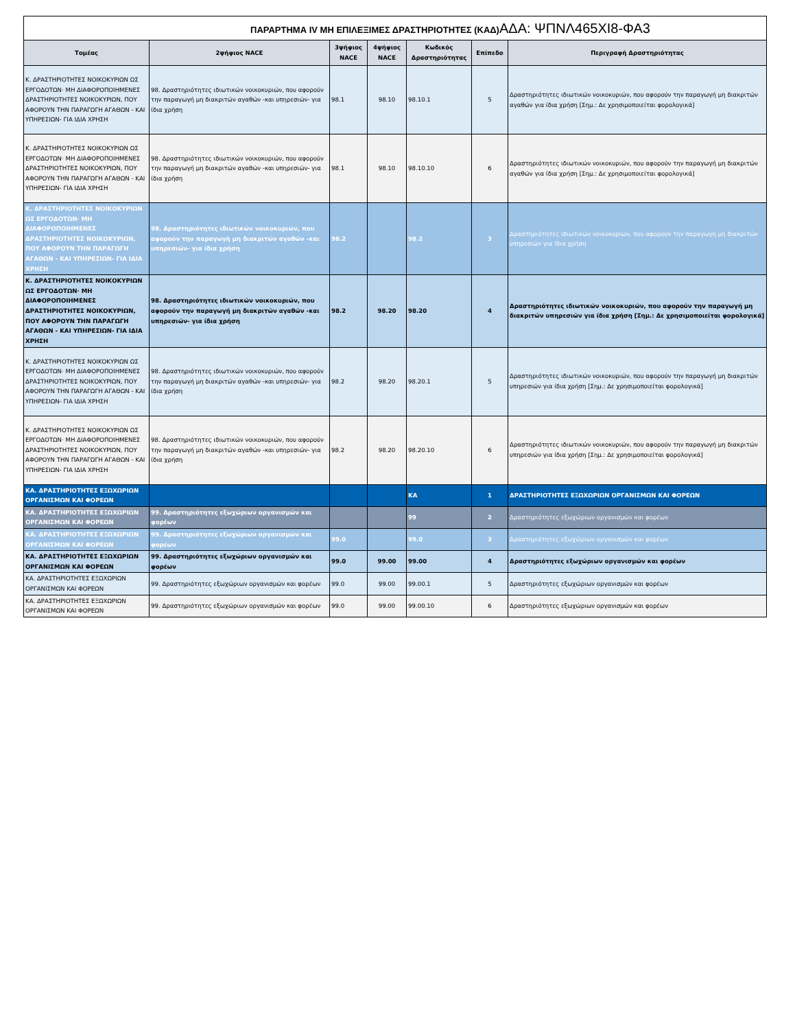| ΠΑΡΑΡΤΗΜΑ IV ΜΗ ΕΠΙΛΕΞΙΜΕΣ ΔΡΑΣΤΗΡΙΟΤΗΤΕΣ (ΚΑΔ) ΑΔΑ: ΨΠΝΛ465ΧΙ8-ΦΑ3 | | | | | | |
| Τομέας | 2ψήφιος NACE | 3ψήφιος NACE | 4ψήφιος NACE | Κωδικός Δραστηριότητας | Επίπεδο | Περιγραφή Δραστηριότητας |
| Κ. ΔΡΑΣΤΗΡΙΟΤΗΤΕΣ ΝΟΙΚΟΚΥΡΙΩΝ ΩΣ ΕΡΓΟΔΟΤΩΝ· ΜΗ ΔΙΑΦΟΡΟΠΟΙΗΜΕΝΕΣ ΔΡΑΣΤΗΡΙΟΤΗΤΕΣ ΝΟΙΚΟΚΥΡΙΩΝ, ΠΟΥ ΑΦΟΡΟΥΝ ΤΗΝ ΠΑΡΑΓΩΓΗ ΑΓΑΘΩΝ - ΚΑΙ ΥΠΗΡΕΣΙΩΝ- ΓΙΑ ΙΔΙΑ ΧΡΗΣΗ | 98. Δραστηριότητες ιδιωτικών νοικοκυριών, που αφορούν την παραγωγή μη διακριτών αγαθών -και υπηρεσιών- για ίδια χρήση | 98.1 | 98.10 | 98.10.1 | 5 | Δραστηριότητες ιδιωτικών νοικοκυριών, που αφορούν την παραγωγή μη διακριτών αγαθών για ίδια χρήση [Σημ.: Δε χρησιμοποιείται φορολογικά] |
| Κ. ΔΡΑΣΤΗΡΙΟΤΗΤΕΣ ΝΟΙΚΟΚΥΡΙΩΝ ΩΣ ΕΡΓΟΔΟΤΩΝ· ΜΗ ΔΙΑΦΟΡΟΠΟΙΗΜΕΝΕΣ ΔΡΑΣΤΗΡΙΟΤΗΤΕΣ ΝΟΙΚΟΚΥΡΙΩΝ, ΠΟΥ ΑΦΟΡΟΥΝ ΤΗΝ ΠΑΡΑΓΩΓΗ ΑΓΑΘΩΝ - ΚΑΙ ΥΠΗΡΕΣΙΩΝ- ΓΙΑ ΙΔΙΑ ΧΡΗΣΗ | 98. Δραστηριότητες ιδιωτικών νοικοκυριών, που αφορούν την παραγωγή μη διακριτών αγαθών -και υπηρεσιών- για ίδια χρήση | 98.1 | 98.10 | 98.10.10 | 6 | Δραστηριότητες ιδιωτικών νοικοκυριών, που αφορούν την παραγωγή μη διακριτών αγαθών για ίδια χρήση [Σημ.: Δε χρησιμοποιείται φορολογικά] |
| Κ. ΔΡΑΣΤΗΡΙΟΤΗΤΕΣ ΝΟΙΚΟΚΥΡΙΩΝ ΩΣ ΕΡΓΟΔΟΤΩΝ· ΜΗ ΔΙΑΦΟΡΟΠΟΙΗΜΕΝΕΣ ΔΡΑΣΤΗΡΙΟΤΗΤΕΣ ΝΟΙΚΟΚΥΡΙΩΝ, ΠΟΥ ΑΦΟΡΟΥΝ ΤΗΝ ΠΑΡΑΓΩΓΗ ΑΓΑΘΩΝ - ΚΑΙ ΥΠΗΡΕΣΙΩΝ- ΓΙΑ ΙΔΙΑ ΧΡΗΣΗ | 98. Δραστηριότητες ιδιωτικών νοικοκυριών, που αφορούν την παραγωγή μη διακριτών αγαθών -και υπηρεσιών- για ίδια χρήση | 98.2 | | 98.2 | 3 | Δραστηριότητες ιδιωτικών νοικοκυριών, που αφορούν την παραγωγή μη διακριτών υπηρεσιών για ίδια χρήση |
| Κ. ΔΡΑΣΤΗΡΙΟΤΗΤΕΣ ΝΟΙΚΟΚΥΡΙΩΝ ΩΣ ΕΡΓΟΔΟΤΩΝ· ΜΗ ΔΙΑΦΟΡΟΠΟΙΗΜΕΝΕΣ ΔΡΑΣΤΗΡΙΟΤΗΤΕΣ ΝΟΙΚΟΚΥΡΙΩΝ, ΠΟΥ ΑΦΟΡΟΥΝ ΤΗΝ ΠΑΡΑΓΩΓΗ ΑΓΑΘΩΝ - ΚΑΙ ΥΠΗΡΕΣΙΩΝ- ΓΙΑ ΙΔΙΑ ΧΡΗΣΗ | 98. Δραστηριότητες ιδιωτικών νοικοκυριών, που αφορούν την παραγωγή μη διακριτών αγαθών -και υπηρεσιών- για ίδια χρήση | 98.2 | 98.20 | 98.20 | 4 | Δραστηριότητες ιδιωτικών νοικοκυριών, που αφορούν την παραγωγή μη διακριτών υπηρεσιών για ίδια χρήση [Σημ.: Δε χρησιμοποιείται φορολογικά] |
| Κ. ΔΡΑΣΤΗΡΙΟΤΗΤΕΣ ΝΟΙΚΟΚΥΡΙΩΝ ΩΣ ΕΡΓΟΔΟΤΩΝ· ΜΗ ΔΙΑΦΟΡΟΠΟΙΗΜΕΝΕΣ ΔΡΑΣΤΗΡΙΟΤΗΤΕΣ ΝΟΙΚΟΚΥΡΙΩΝ, ΠΟΥ ΑΦΟΡΟΥΝ ΤΗΝ ΠΑΡΑΓΩΓΗ ΑΓΑΘΩΝ - ΚΑΙ ΥΠΗΡΕΣΙΩΝ- ΓΙΑ ΙΔΙΑ ΧΡΗΣΗ | 98. Δραστηριότητες ιδιωτικών νοικοκυριών, που αφορούν την παραγωγή μη διακριτών αγαθών -και υπηρεσιών- για ίδια χρήση | 98.2 | 98.20 | 98.20.1 | 5 | Δραστηριότητες ιδιωτικών νοικοκυριών, που αφορούν την παραγωγή μη διακριτών υπηρεσιών για ίδια χρήση [Σημ.: Δε χρησιμοποιείται φορολογικά] |
| Κ. ΔΡΑΣΤΗΡΙΟΤΗΤΕΣ ΝΟΙΚΟΚΥΡΙΩΝ ΩΣ ΕΡΓΟΔΟΤΩΝ· ΜΗ ΔΙΑΦΟΡΟΠΟΙΗΜΕΝΕΣ ΔΡΑΣΤΗΡΙΟΤΗΤΕΣ ΝΟΙΚΟΚΥΡΙΩΝ, ΠΟΥ ΑΦΟΡΟΥΝ ΤΗΝ ΠΑΡΑΓΩΓΗ ΑΓΑΘΩΝ - ΚΑΙ ΥΠΗΡΕΣΙΩΝ- ΓΙΑ ΙΔΙΑ ΧΡΗΣΗ | 98. Δραστηριότητες ιδιωτικών νοικοκυριών, που αφορούν την παραγωγή μη διακριτών αγαθών -και υπηρεσιών- για ίδια χρήση | 98.2 | 98.20 | 98.20.10 | 6 | Δραστηριότητες ιδιωτικών νοικοκυριών, που αφορούν την παραγωγή μη διακριτών υπηρεσιών για ίδια χρήση [Σημ.: Δε χρησιμοποιείται φορολογικά] |
| ΚΑ. ΔΡΑΣΤΗΡΙΟΤΗΤΕΣ ΕΞΩΧΩΡΙΩΝ ΟΡΓΑΝΙΣΜΩΝ ΚΑΙ ΦΟΡΕΩΝ | | | | ΚΑ | 1 | ΔΡΑΣΤΗΡΙΟΤΗΤΕΣ ΕΞΩΧΩΡΙΩΝ ΟΡΓΑΝΙΣΜΩΝ ΚΑΙ ΦΟΡΕΩΝ |
| ΚΑ. ΔΡΑΣΤΗΡΙΟΤΗΤΕΣ ΕΞΩΧΩΡΙΩΝ ΟΡΓΑΝΙΣΜΩΝ ΚΑΙ ΦΟΡΕΩΝ | 99. Δραστηριότητες εξωχώριων οργανισμών και φορέων | | | 99 | 2 | Δραστηριότητες εξωχώριων οργανισμών και φορέων |
| ΚΑ. ΔΡΑΣΤΗΡΙΟΤΗΤΕΣ ΕΞΩΧΩΡΙΩΝ ΟΡΓΑΝΙΣΜΩΝ ΚΑΙ ΦΟΡΕΩΝ | 99. Δραστηριότητες εξωχώριων οργανισμών και φορέων | 99.0 | | 99.0 | 3 | Δραστηριότητες εξωχώριων οργανισμών και φορέων |
| ΚΑ. ΔΡΑΣΤΗΡΙΟΤΗΤΕΣ ΕΞΩΧΩΡΙΩΝ ΟΡΓΑΝΙΣΜΩΝ ΚΑΙ ΦΟΡΕΩΝ | 99. Δραστηριότητες εξωχώριων οργανισμών και φορέων | 99.0 | 99.00 | 99.00 | 4 | Δραστηριότητες εξωχώριων οργανισμών και φορέων |
| ΚΑ. ΔΡΑΣΤΗΡΙΟΤΗΤΕΣ ΕΞΩΧΩΡΙΩΝ ΟΡΓΑΝΙΣΜΩΝ ΚΑΙ ΦΟΡΕΩΝ | 99. Δραστηριότητες εξωχώριων οργανισμών και φορέων | 99.0 | 99.00 | 99.00.1 | 5 | Δραστηριότητες εξωχώριων οργανισμών και φορέων |
| ΚΑ. ΔΡΑΣΤΗΡΙΟΤΗΤΕΣ ΕΞΩΧΩΡΙΩΝ ΟΡΓΑΝΙΣΜΩΝ ΚΑΙ ΦΟΡΕΩΝ | 99. Δραστηριότητες εξωχώριων οργανισμών και φορέων | 99.0 | 99.00 | 99.00.10 | 6 | Δραστηριότητες εξωχώριων οργανισμών και φορέων |